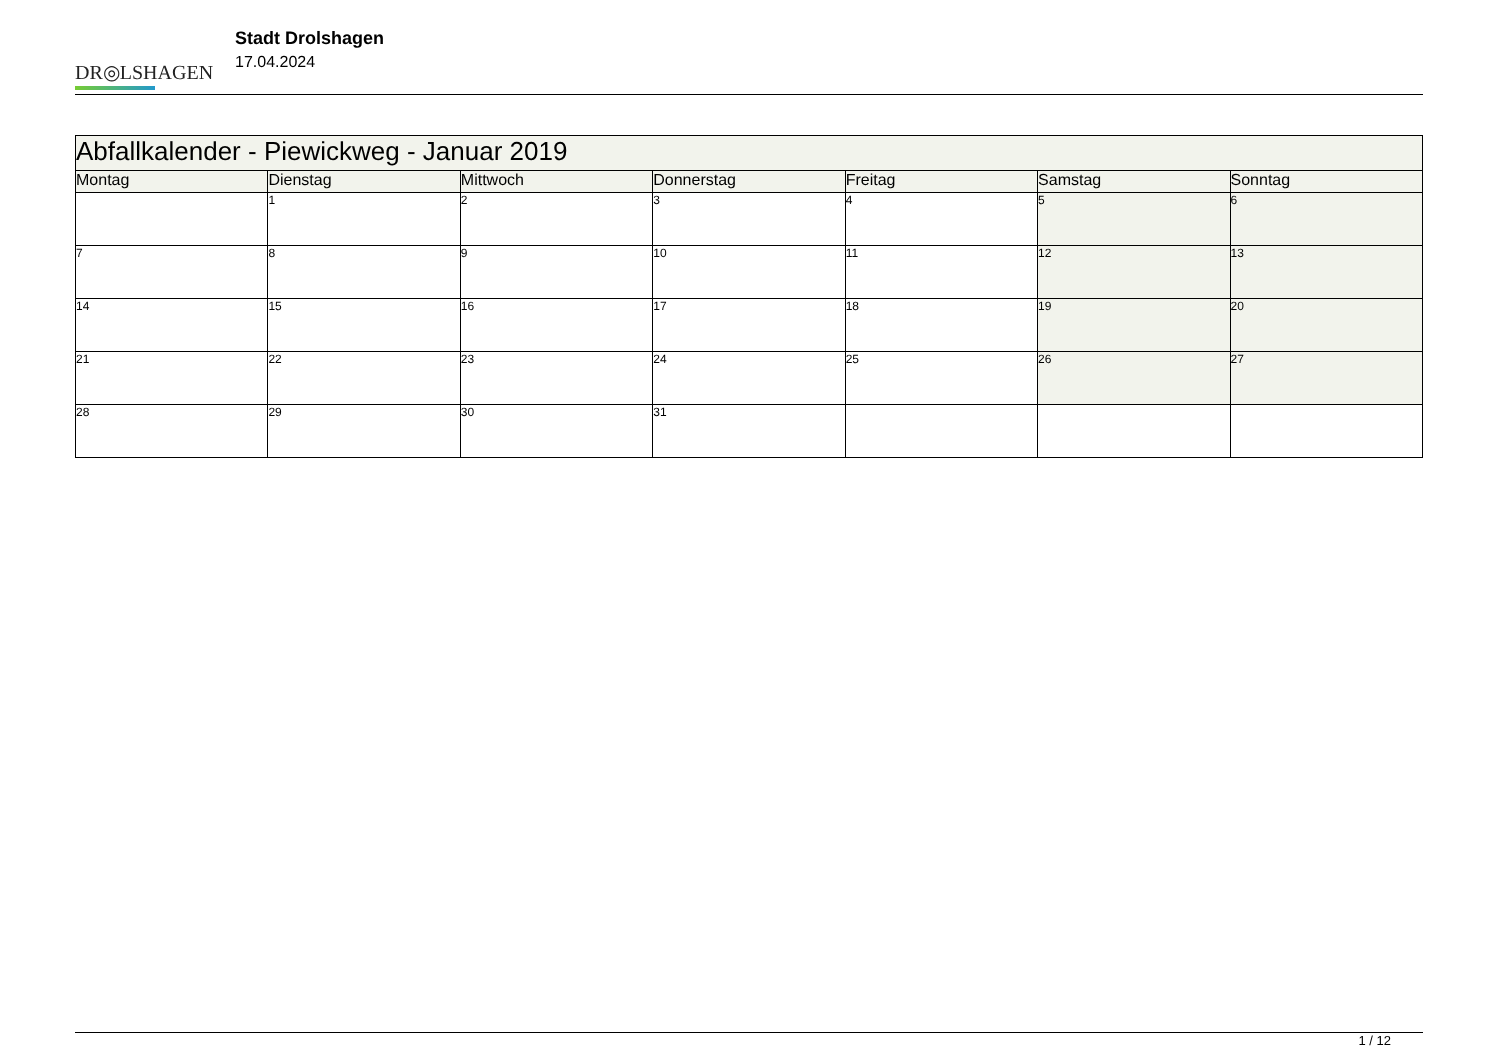DR◎LSHAGEN
Stadt Drolshagen
17.04.2024
| Abfallkalender - Piewickweg - Januar 2019 | | | | | | |
| Montag | Dienstag | Mittwoch | Donnerstag | Freitag | Samstag | Sonntag |
| | 1 | 2 | 3 | 4 | 5 | 6 |
| 7 | 8 | 9 | 10 | 11 | 12 | 13 |
| 14 | 15 | 16 | 17 | 18 | 19 | 20 |
| 21 | 22 | 23 | 24 | 25 | 26 | 27 |
| 28 | 29 | 30 | 31 | | | |
1 / 12